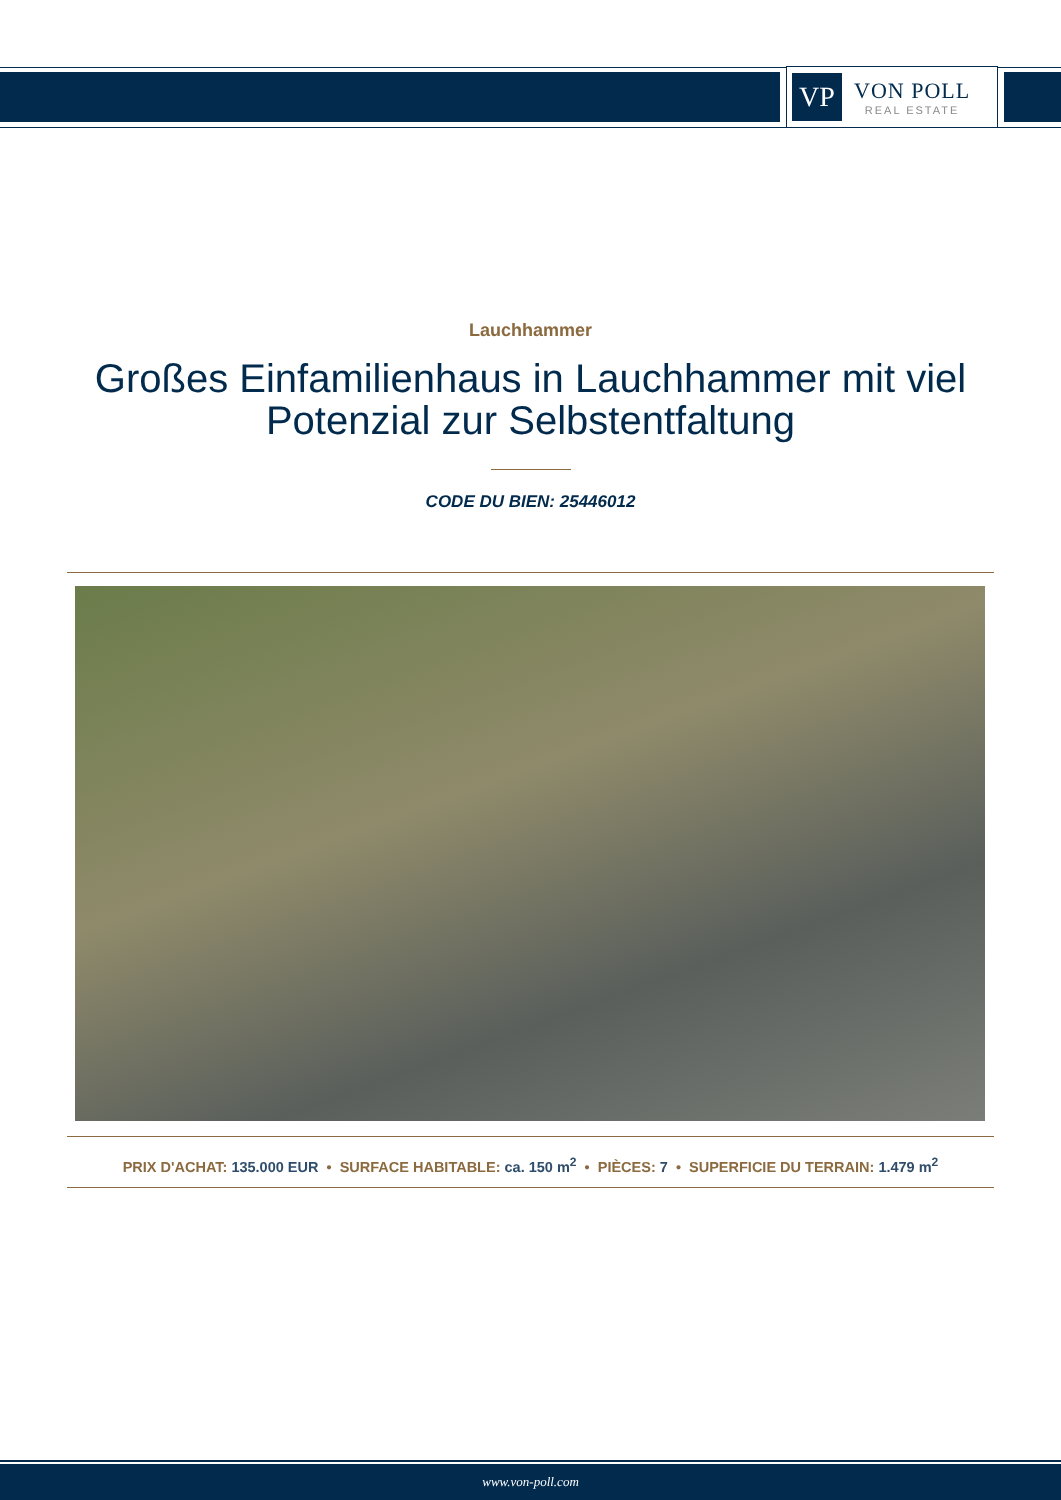VP
VON POLL
REAL ESTATE
Lauchhammer
Großes Einfamilienhaus in Lauchhammer mit viel Potenzial zur Selbstentfaltung
CODE DU BIEN: 25446012
PRIX D'ACHAT: 135.000 EUR • SURFACE HABITABLE: ca. 150 m<sup>2</sup> • PIÈCES: 7 • SUPERFICIE DU TERRAIN: 1.479 m<sup>2</sup>
www.von-poll.com